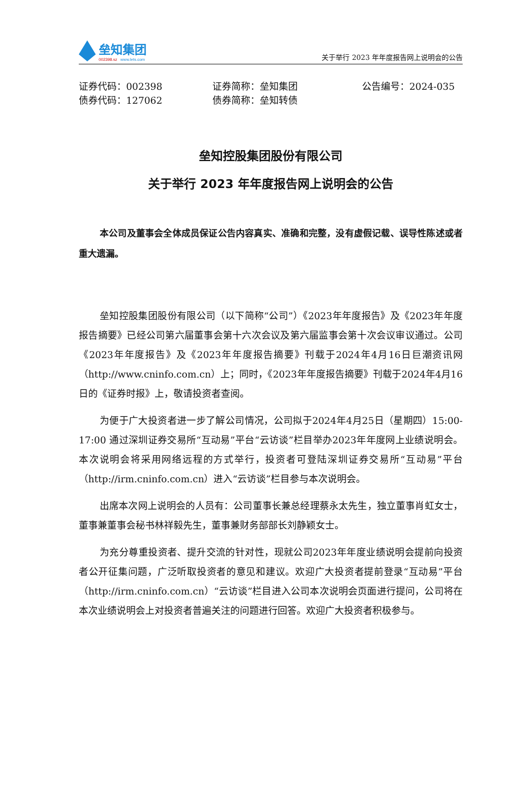垒知集团
002398.sz www.lets.com
关于举行 2023 年年度报告网上说明会的公告
证券代码：002398
证券简称：垒知集团
公告编号：2024-035
债券代码：127062
债券简称：垒知转债
垒知控股集团股份有限公司
关于举行 2023 年年度报告网上说明会的公告
本公司及董事会全体成员保证公告内容真实、准确和完整，没有虚假记载、误导性陈述或者重大遗漏。
垒知控股集团股份有限公司（以下简称“公司”）《2023年年度报告》及《2023年年度报告摘要》已经公司第六届董事会第十六次会议及第六届监事会第十次会议审议通过。公司《2023年年度报告》及《2023年年度报告摘要》刊载于2024年4月16日巨潮资讯网（http://www.cninfo.com.cn）上；同时，《2023年年度报告摘要》刊载于2024年4月16日的《证券时报》上，敬请投资者查阅。
为便于广大投资者进一步了解公司情况，公司拟于2024年4月25日（星期四）15:00-17:00 通过深圳证券交易所“互动易”平台“云访谈”栏目举办2023年年度网上业绩说明会。本次说明会将采用网络远程的方式举行，投资者可登陆深圳证券交易所“互动易”平台（http://irm.cninfo.com.cn）进入“云访谈”栏目参与本次说明会。
出席本次网上说明会的人员有：公司董事长兼总经理蔡永太先生，独立董事肖虹女士，董事兼董事会秘书林祥毅先生，董事兼财务部部长刘静颖女士。
为充分尊重投资者、提升交流的针对性，现就公司2023年年度业绩说明会提前向投资者公开征集问题，广泛听取投资者的意见和建议。欢迎广大投资者提前登录“互动易”平台（http://irm.cninfo.com.cn）“云访谈”栏目进入公司本次说明会页面进行提问，公司将在本次业绩说明会上对投资者普遍关注的问题进行回答。欢迎广大投资者积极参与。